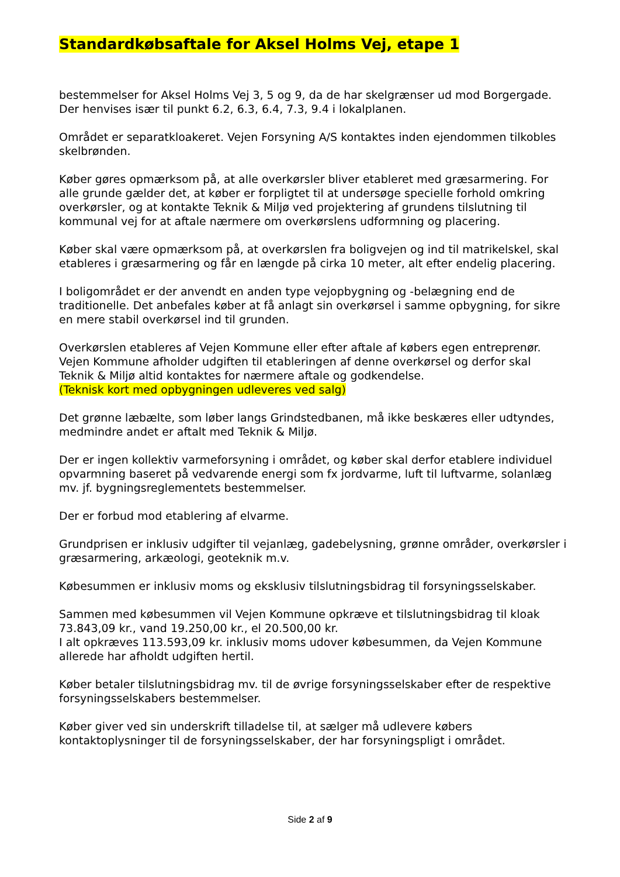Standardkøbsaftale for Aksel Holms Vej, etape 1
bestemmelser for Aksel Holms Vej 3, 5 og 9, da de har skelgrænser ud mod Borgergade. Der henvises især til punkt 6.2, 6.3, 6.4, 7.3, 9.4 i lokalplanen.
Området er separatkloakeret. Vejen Forsyning A/S kontaktes inden ejendommen tilkobles skelbrønden.
Køber gøres opmærksom på, at alle overkørsler bliver etableret med græsarmering. For alle grunde gælder det, at køber er forpligtet til at undersøge specielle forhold omkring overkørsler, og at kontakte Teknik & Miljø ved projektering af grundens tilslutning til kommunal vej for at aftale nærmere om overkørslens udformning og placering.
Køber skal være opmærksom på, at overkørslen fra boligvejen og ind til matrikelskel, skal etableres i græsarmering og får en længde på cirka 10 meter, alt efter endelig placering.
I boligområdet er der anvendt en anden type vejopbygning og -belægning end de traditionelle. Det anbefales køber at få anlagt sin overkørsel i samme opbygning, for sikre en mere stabil overkørsel ind til grunden.
Overkørslen etableres af Vejen Kommune eller efter aftale af købers egen entreprenør. Vejen Kommune afholder udgiften til etableringen af denne overkørsel og derfor skal Teknik & Miljø altid kontaktes for nærmere aftale og godkendelse.
(Teknisk kort med opbygningen udleveres ved salg)
Det grønne læbælte, som løber langs Grindstedbanen, må ikke beskæres eller udtyndes, medmindre andet er aftalt med Teknik & Miljø.
Der er ingen kollektiv varmeforsyning i området, og køber skal derfor etablere individuel opvarmning baseret på vedvarende energi som fx jordvarme, luft til luftvarme, solanlæg mv. jf. bygningsreglementets bestemmelser.
Der er forbud mod etablering af elvarme.
Grundprisen er inklusiv udgifter til vejanlæg, gadebelysning, grønne områder, overkørsler i græsarmering, arkæologi, geoteknik m.v.
Købesummen er inklusiv moms og eksklusiv tilslutningsbidrag til forsyningsselskaber.
Sammen med købesummen vil Vejen Kommune opkræve et tilslutningsbidrag til kloak 73.843,09 kr., vand 19.250,00 kr., el 20.500,00 kr.
I alt opkræves 113.593,09 kr. inklusiv moms udover købesummen, da Vejen Kommune allerede har afholdt udgiften hertil.
Køber betaler tilslutningsbidrag mv. til de øvrige forsyningsselskaber efter de respektive forsyningsselskabers bestemmelser.
Køber giver ved sin underskrift tilladelse til, at sælger må udlevere købers kontaktoplysninger til de forsyningsselskaber, der har forsyningspligt i området.
Side 2 af 9